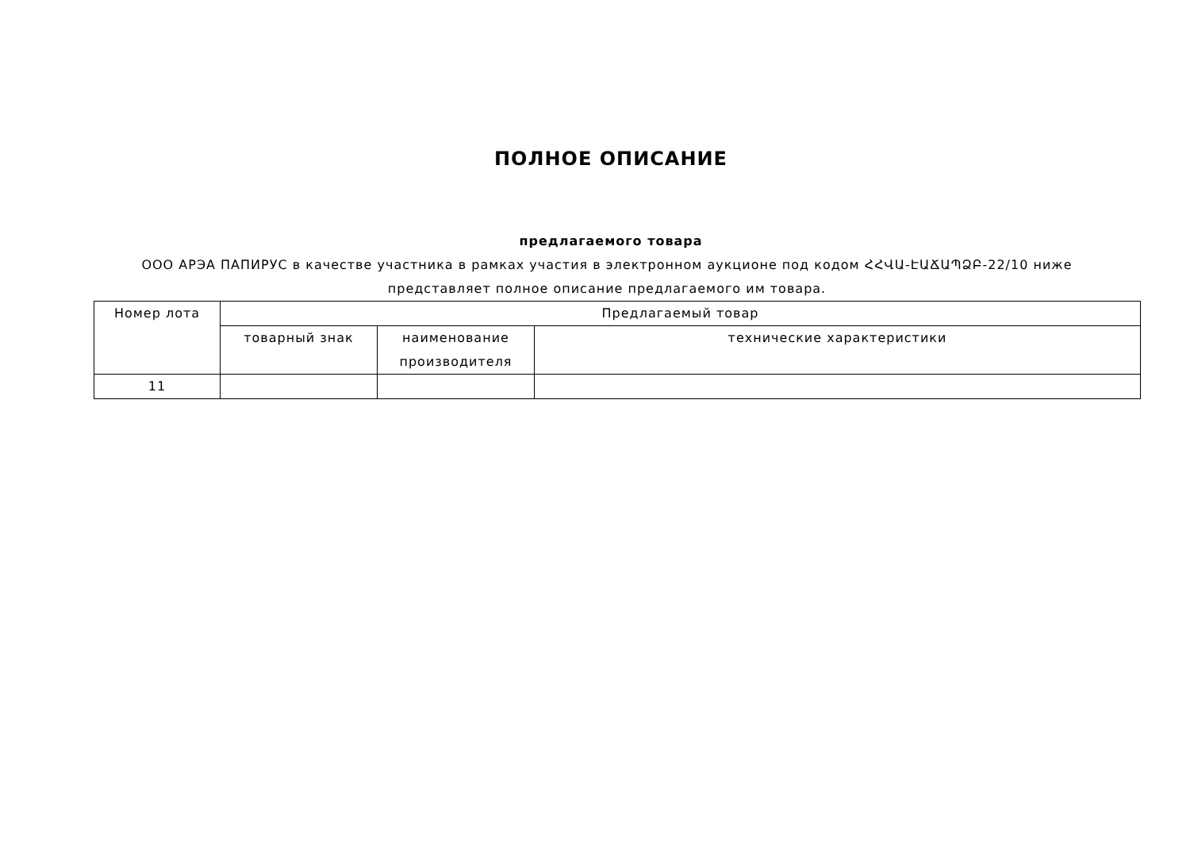ПОЛНОЕ ОПИСАНИЕ
предлагаемого товара
ООО АРЭА ПАПИРУС в качестве участника в рамках участия в электронном аукционе под кодом ՀՀՎԱ-ԷԱՃԱՊՁԲ-22/10 ниже представляет полное описание предлагаемого им товара.
| Номер лота | Предлагаемый товар | | |
| --- | --- | --- | --- |
| | товарный знак | наименование производителя | технические характеристики |
| 11 | | | |